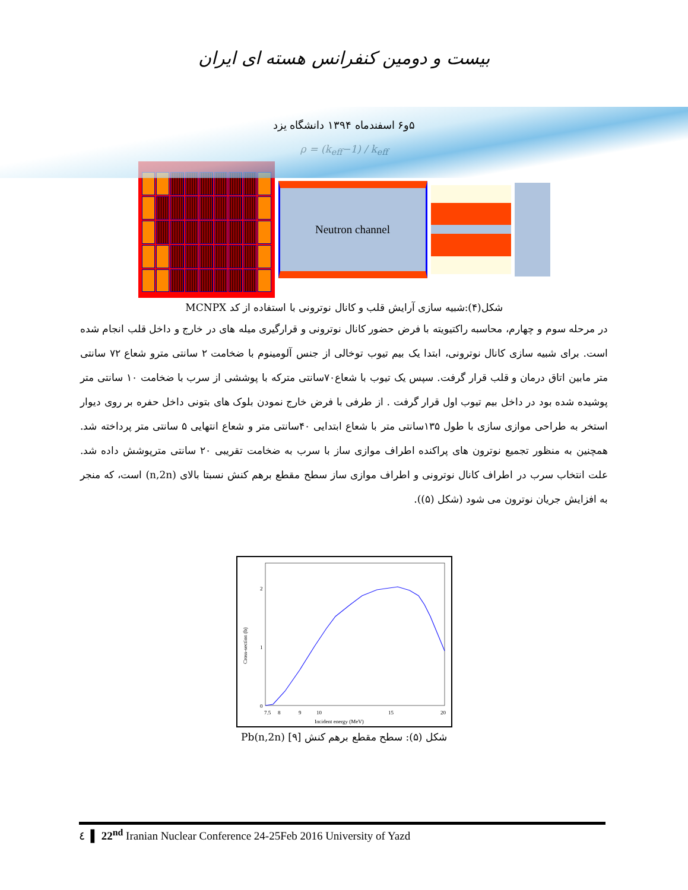بیست و دومین کنفرانس هسته ای ایران
۵و۶ اسفندماه ۱۳۹۴ دانشگاه یزد
ρ = (k<sub>eff</sub>−1) / k<sub>eff</sub>
Neutron channel
شکل(۴):شبیه سازی آرایش قلب و کانال نوترونی با استفاده از کد MCNPX
در مرحله سوم و چهارم، محاسبه راکتیویته با فرض حضور کانال نوترونی و قرارگیری میله های در خارج و داخل قلب انجام شده است. برای شبیه سازی کانال نوترونی، ابتدا یک بیم تیوب توخالی از جنس آلومینوم با ضخامت ۲ سانتی مترو شعاع ۷۲ سانتی متر مابین اتاق درمان و قلب قرار گرفت. سپس یک تیوب با شعاع۷۰سانتی مترکه با پوششی از سرب با ضخامت ۱۰ سانتی متر پوشیده شده بود در داخل بیم تیوب اول قرار گرفت . از طرفی با فرض خارج نمودن بلوک های بتونی داخل حفره بر روی دیوار استخر به طراحی موازی سازی با طول ۱۳۵سانتی متر با شعاع ابتدایی ۴۰سانتی متر و شعاع انتهایی ۵ سانتی متر پرداخته شد. همچنین به منظور تجمیع نوترون های پراکنده اطراف موازی ساز با سرب به ضخامت تقریبی ۲۰ سانتی مترپوشش داده شد. علت انتخاب سرب در اطراف کانال نوترونی و اطراف موازی ساز سطح مقطع برهم کنش نسبتا بالای (n,2n) است، که منجر به افزایش جریان نوترون می شود (شکل (۵)).
0
1
2
7.5
8
9
10
15
20
Incident energy (MeV)
Cross-section (b)
شکل (۵): سطح مقطع برهم کنش Pb(n,2n) [۹]
٤ ▌ 22<sup>nd</sup> Iranian Nuclear Conference 24-25Feb 2016 University of Yazd